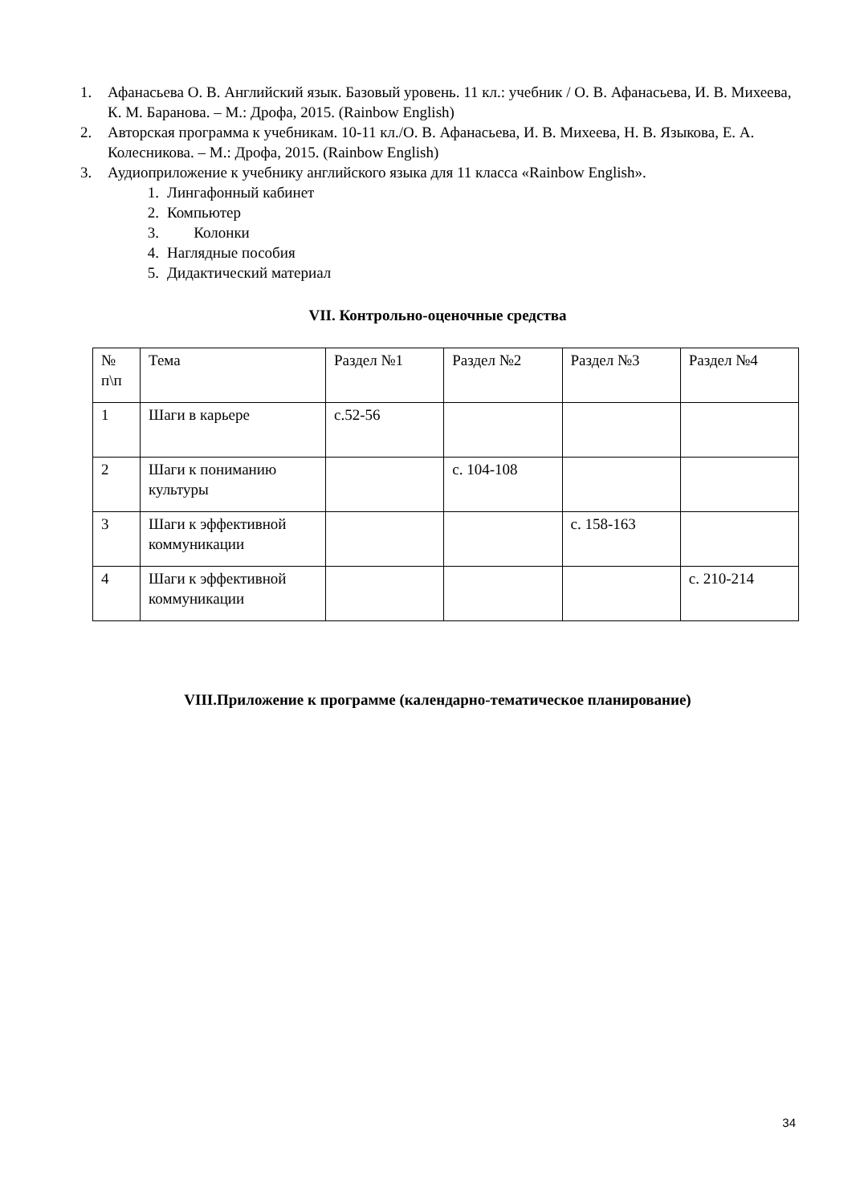1. Афанасьева О. В. Английский язык. Базовый уровень. 11 кл.: учебник / О. В. Афанасьева, И. В. Михеева, К. М. Баранова. – М.: Дрофа, 2015. (Rainbow English)
2. Авторская программа к учебникам. 10-11 кл./О. В. Афанасьева, И. В. Михеева, Н. В. Языкова, Е. А. Колесникова. – М.: Дрофа, 2015. (Rainbow English)
3. Аудиоприложение к учебнику английского языка для 11 класса «Rainbow English».
1. Лингафонный кабинет
2. Компьютер
3. Колонки
4. Наглядные пособия
5. Дидактический материал
VII. Контрольно-оценочные средства
| № п\п | Тема | Раздел №1 | Раздел №2 | Раздел №3 | Раздел №4 |
| 1 | Шаги в карьере | с.52-56 | | | |
| 2 | Шаги к пониманию культуры | | с. 104-108 | | |
| 3 | Шаги к эффективной коммуникации | | | с. 158-163 | |
| 4 | Шаги к эффективной коммуникации | | | | с. 210-214 |
VIII.Приложение к программе (календарно-тематическое планирование)
34